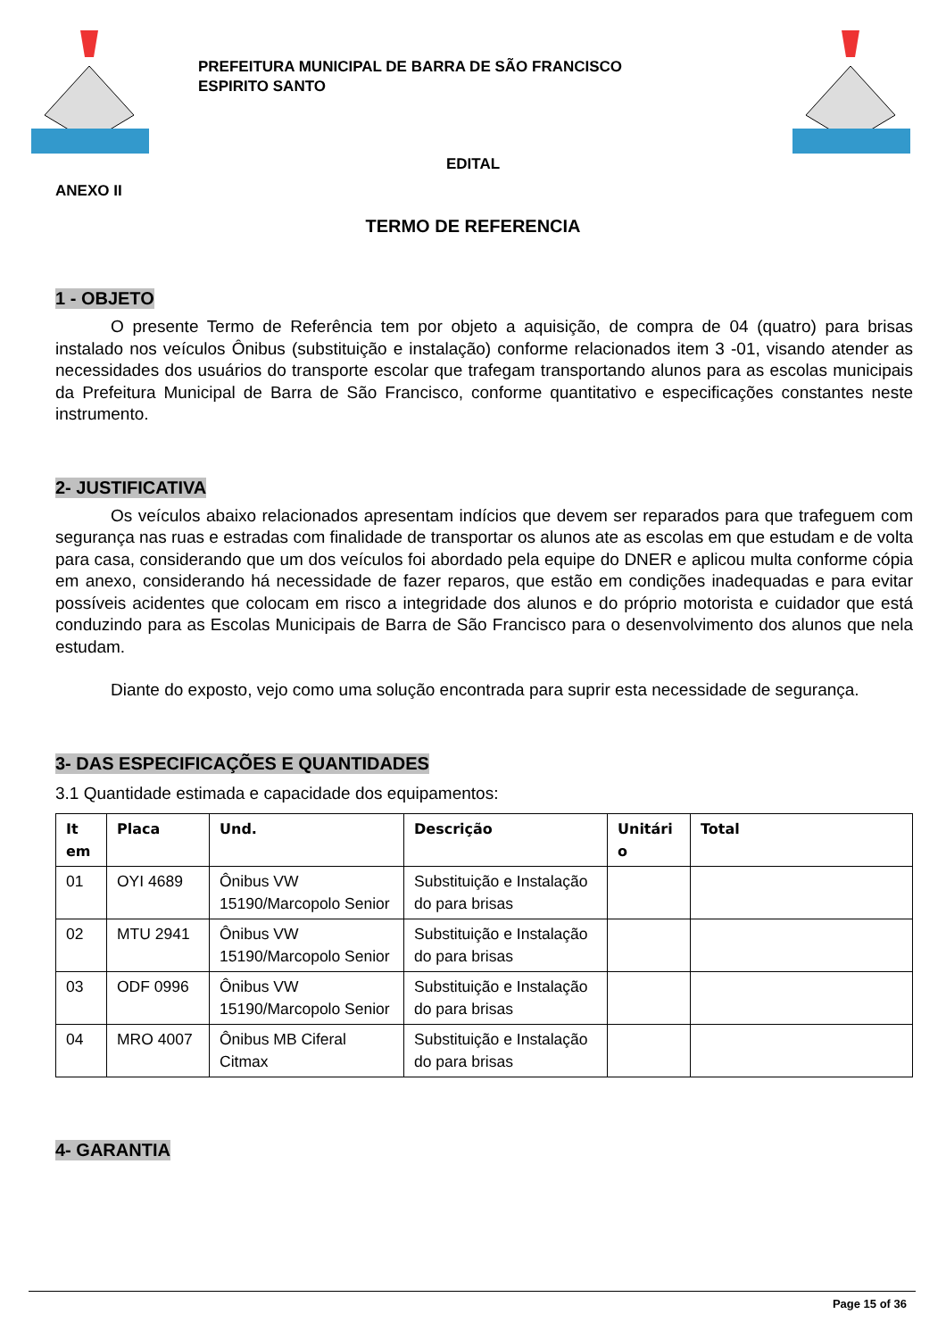PREFEITURA MUNICIPAL DE BARRA DE SÃO FRANCISCO
ESPIRITO SANTO
EDITAL
ANEXO II
TERMO DE REFERENCIA
1 - OBJETO
O presente Termo de Referência tem por objeto a aquisição, de compra de 04 (quatro) para brisas instalado nos veículos Ônibus (substituição e instalação) conforme relacionados item 3 -01, visando atender as necessidades dos usuários do transporte escolar que trafegam transportando alunos para as escolas municipais da Prefeitura Municipal de Barra de São Francisco, conforme quantitativo e especificações constantes neste instrumento.
2- JUSTIFICATIVA
Os veículos abaixo relacionados apresentam indícios que devem ser reparados para que trafeguem com segurança nas ruas e estradas com finalidade de transportar os alunos ate as escolas em que estudam e de volta para casa, considerando que um dos veículos foi abordado pela equipe do DNER e aplicou multa conforme cópia em anexo, considerando há necessidade de fazer reparos, que estão em condições inadequadas e para evitar possíveis acidentes que colocam em risco a integridade dos alunos e do próprio motorista e cuidador que está conduzindo para as Escolas Municipais de Barra de São Francisco para o desenvolvimento dos alunos que nela estudam.
Diante do exposto, vejo como uma solução encontrada para suprir esta necessidade de segurança.
3- DAS ESPECIFICAÇÕES E QUANTIDADES
3.1 Quantidade estimada e capacidade dos equipamentos:
| It em | Placa | Und. | Descrição | Unitári o | Total |
| --- | --- | --- | --- | --- | --- |
| 01 | OYI 4689 | Ônibus VW 15190/Marcopolo Senior | Substituição e Instalação do para brisas | | |
| 02 | MTU 2941 | Ônibus VW 15190/Marcopolo Senior | Substituição e Instalação do para brisas | | |
| 03 | ODF 0996 | Ônibus VW 15190/Marcopolo Senior | Substituição e Instalação do para brisas | | |
| 04 | MRO 4007 | Ônibus MB Ciferal Citmax | Substituição e Instalação do para brisas | | |
4- GARANTIA
Page 15 of 36